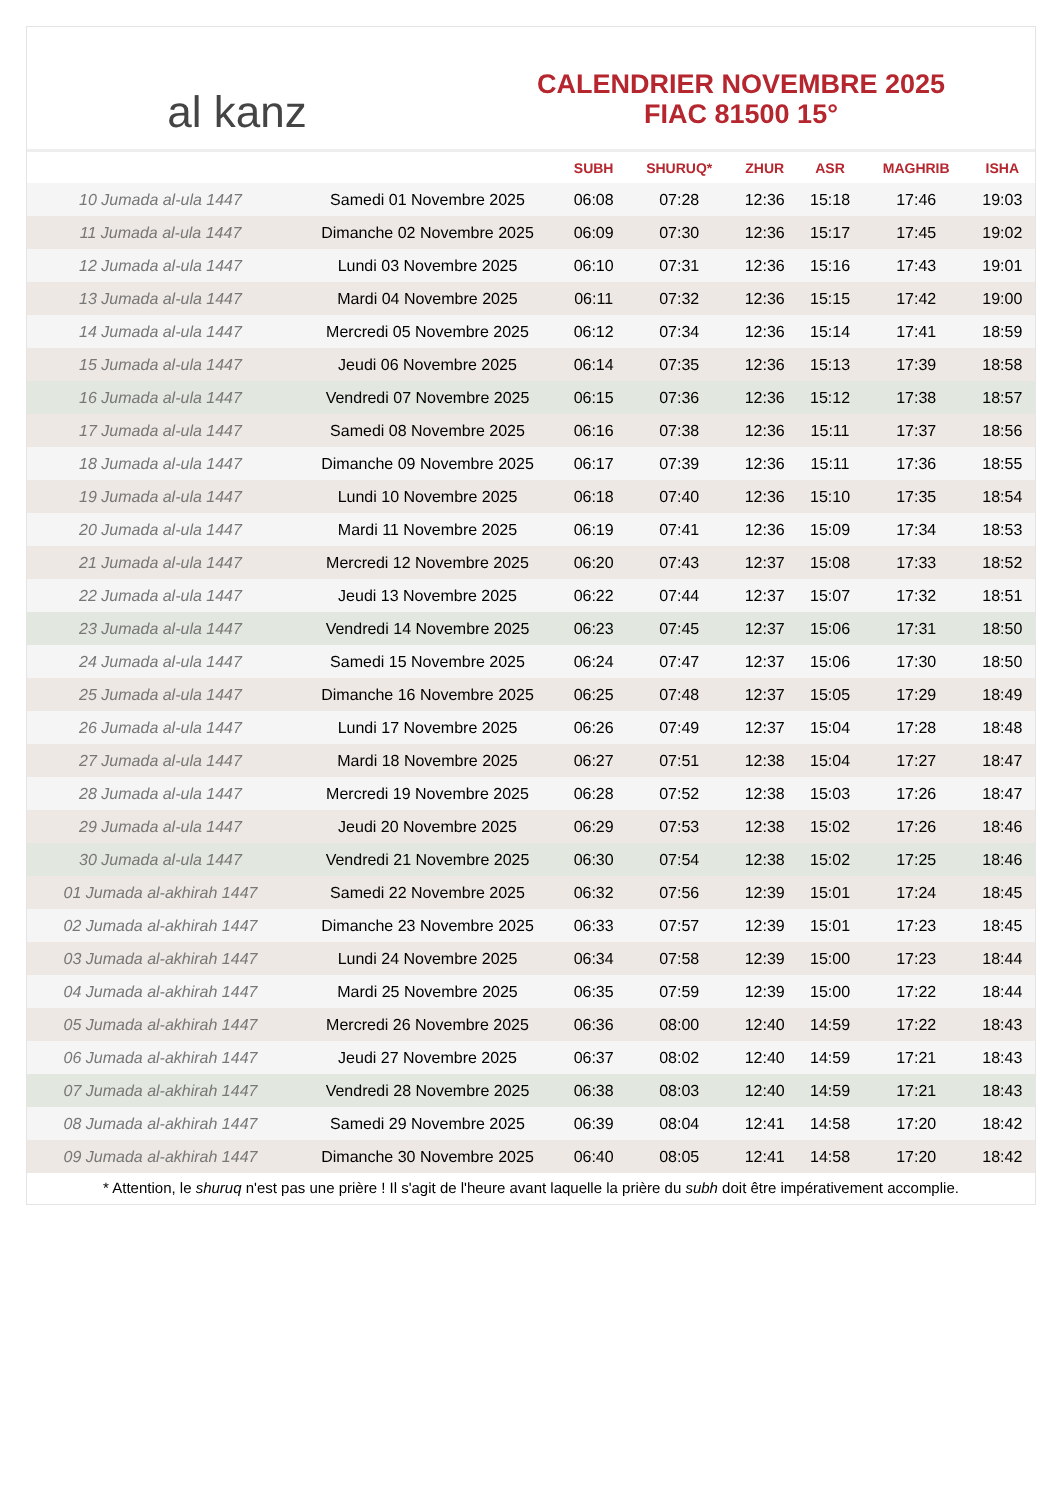al kanz
CALENDRIER NOVEMBRE 2025
FIAC 81500 15°
| | | SUBH | SHURUQ* | ZHUR | ASR | MAGHRIB | ISHA |
| --- | --- | --- | --- | --- | --- | --- | --- |
| 10 Jumada al-ula 1447 | Samedi 01 Novembre 2025 | 06:08 | 07:28 | 12:36 | 15:18 | 17:46 | 19:03 |
| 11 Jumada al-ula 1447 | Dimanche 02 Novembre 2025 | 06:09 | 07:30 | 12:36 | 15:17 | 17:45 | 19:02 |
| 12 Jumada al-ula 1447 | Lundi 03 Novembre 2025 | 06:10 | 07:31 | 12:36 | 15:16 | 17:43 | 19:01 |
| 13 Jumada al-ula 1447 | Mardi 04 Novembre 2025 | 06:11 | 07:32 | 12:36 | 15:15 | 17:42 | 19:00 |
| 14 Jumada al-ula 1447 | Mercredi 05 Novembre 2025 | 06:12 | 07:34 | 12:36 | 15:14 | 17:41 | 18:59 |
| 15 Jumada al-ula 1447 | Jeudi 06 Novembre 2025 | 06:14 | 07:35 | 12:36 | 15:13 | 17:39 | 18:58 |
| 16 Jumada al-ula 1447 | Vendredi 07 Novembre 2025 | 06:15 | 07:36 | 12:36 | 15:12 | 17:38 | 18:57 |
| 17 Jumada al-ula 1447 | Samedi 08 Novembre 2025 | 06:16 | 07:38 | 12:36 | 15:11 | 17:37 | 18:56 |
| 18 Jumada al-ula 1447 | Dimanche 09 Novembre 2025 | 06:17 | 07:39 | 12:36 | 15:11 | 17:36 | 18:55 |
| 19 Jumada al-ula 1447 | Lundi 10 Novembre 2025 | 06:18 | 07:40 | 12:36 | 15:10 | 17:35 | 18:54 |
| 20 Jumada al-ula 1447 | Mardi 11 Novembre 2025 | 06:19 | 07:41 | 12:36 | 15:09 | 17:34 | 18:53 |
| 21 Jumada al-ula 1447 | Mercredi 12 Novembre 2025 | 06:20 | 07:43 | 12:37 | 15:08 | 17:33 | 18:52 |
| 22 Jumada al-ula 1447 | Jeudi 13 Novembre 2025 | 06:22 | 07:44 | 12:37 | 15:07 | 17:32 | 18:51 |
| 23 Jumada al-ula 1447 | Vendredi 14 Novembre 2025 | 06:23 | 07:45 | 12:37 | 15:06 | 17:31 | 18:50 |
| 24 Jumada al-ula 1447 | Samedi 15 Novembre 2025 | 06:24 | 07:47 | 12:37 | 15:06 | 17:30 | 18:50 |
| 25 Jumada al-ula 1447 | Dimanche 16 Novembre 2025 | 06:25 | 07:48 | 12:37 | 15:05 | 17:29 | 18:49 |
| 26 Jumada al-ula 1447 | Lundi 17 Novembre 2025 | 06:26 | 07:49 | 12:37 | 15:04 | 17:28 | 18:48 |
| 27 Jumada al-ula 1447 | Mardi 18 Novembre 2025 | 06:27 | 07:51 | 12:38 | 15:04 | 17:27 | 18:47 |
| 28 Jumada al-ula 1447 | Mercredi 19 Novembre 2025 | 06:28 | 07:52 | 12:38 | 15:03 | 17:26 | 18:47 |
| 29 Jumada al-ula 1447 | Jeudi 20 Novembre 2025 | 06:29 | 07:53 | 12:38 | 15:02 | 17:26 | 18:46 |
| 30 Jumada al-ula 1447 | Vendredi 21 Novembre 2025 | 06:30 | 07:54 | 12:38 | 15:02 | 17:25 | 18:46 |
| 01 Jumada al-akhirah 1447 | Samedi 22 Novembre 2025 | 06:32 | 07:56 | 12:39 | 15:01 | 17:24 | 18:45 |
| 02 Jumada al-akhirah 1447 | Dimanche 23 Novembre 2025 | 06:33 | 07:57 | 12:39 | 15:01 | 17:23 | 18:45 |
| 03 Jumada al-akhirah 1447 | Lundi 24 Novembre 2025 | 06:34 | 07:58 | 12:39 | 15:00 | 17:23 | 18:44 |
| 04 Jumada al-akhirah 1447 | Mardi 25 Novembre 2025 | 06:35 | 07:59 | 12:39 | 15:00 | 17:22 | 18:44 |
| 05 Jumada al-akhirah 1447 | Mercredi 26 Novembre 2025 | 06:36 | 08:00 | 12:40 | 14:59 | 17:22 | 18:43 |
| 06 Jumada al-akhirah 1447 | Jeudi 27 Novembre 2025 | 06:37 | 08:02 | 12:40 | 14:59 | 17:21 | 18:43 |
| 07 Jumada al-akhirah 1447 | Vendredi 28 Novembre 2025 | 06:38 | 08:03 | 12:40 | 14:59 | 17:21 | 18:43 |
| 08 Jumada al-akhirah 1447 | Samedi 29 Novembre 2025 | 06:39 | 08:04 | 12:41 | 14:58 | 17:20 | 18:42 |
| 09 Jumada al-akhirah 1447 | Dimanche 30 Novembre 2025 | 06:40 | 08:05 | 12:41 | 14:58 | 17:20 | 18:42 |
* Attention, le shuruq n'est pas une prière ! Il s'agit de l'heure avant laquelle la prière du subh doit être impérativement accomplie.